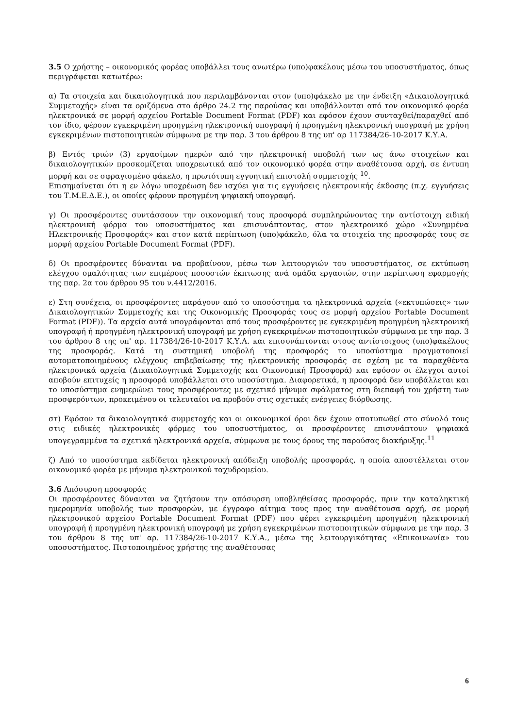3.5 Ο χρήστης – οικονομικός φορέας υποβάλλει τους ανωτέρω (υπο)φακέλους μέσω του υποσυστήματος, όπως περιγράφεται κατωτέρω:
α) Τα στοιχεία και δικαιολογητικά που περιλαμβάνονται στον (υπο)φάκελο με την ένδειξη «Δικαιολογητικά Συμμετοχής» είναι τα οριζόμενα στο άρθρο 24.2 της παρούσας και υποβάλλονται από τον οικονομικό φορέα ηλεκτρονικά σε μορφή αρχείου Portable Document Format (PDF) και εφόσον έχουν συνταχθεί/παραχθεί από τον ίδιο, φέρουν εγκεκριμένη προηγμένη ηλεκτρονική υπογραφή ή προηγμένη ηλεκτρονική υπογραφή με χρήση εγκεκριμένων πιστοποιητικών σύμφωνα με την παρ. 3 του άρθρου 8 της υπ' αρ 117384/26-10-2017 Κ.Υ.Α.
β) Εντός τριών (3) εργασίμων ημερών από την ηλεκτρονική υποβολή των ως άνω στοιχείων και δικαιολογητικών προσκομίζεται υποχρεωτικά από τον οικονομικό φορέα στην αναθέτουσα αρχή, σε έντυπη μορφή και σε σφραγισμένο φάκελο, η πρωτότυπη εγγυητική επιστολή συμμετοχής <sup>10</sup>.
Επισημαίνεται ότι η εν λόγω υποχρέωση δεν ισχύει για τις εγγυήσεις ηλεκτρονικής έκδοσης (π.χ. εγγυήσεις του Τ.Μ.Ε.Δ.Ε.), οι οποίες φέρουν προηγμένη ψηφιακή υπογραφή.
γ) Οι προσφέροντες συντάσσουν την οικονομική τους προσφορά συμπληρώνοντας την αντίστοιχη ειδική ηλεκτρονική φόρμα του υποσυστήματος και επισυνάπτοντας, στον ηλεκτρονικό χώρο «Συνημμένα Ηλεκτρονικής Προσφοράς» και στον κατά περίπτωση (υπο)φάκελο, όλα τα στοιχεία της προσφοράς τους σε μορφή αρχείου Portable Document Format (PDF).
δ) Οι προσφέροντες δύνανται να προβαίνουν, μέσω των λειτουργιών του υποσυστήματος, σε εκτύπωση ελέγχου ομαλότητας των επιμέρους ποσοστών έκπτωσης ανά ομάδα εργασιών, στην περίπτωση εφαρμογής της παρ. 2α του άρθρου 95 του ν.4412/2016.
ε) Στη συνέχεια, οι προσφέροντες παράγουν από το υποσύστημα τα ηλεκτρονικά αρχεία («εκτυπώσεις» των Δικαιολογητικών Συμμετοχής και της Οικονομικής Προσφοράς τους σε μορφή αρχείου Portable Document Format (PDF)). Τα αρχεία αυτά υπογράφονται από τους προσφέροντες με εγκεκριμένη προηγμένη ηλεκτρονική υπογραφή ή προηγμένη ηλεκτρονική υπογραφή με χρήση εγκεκριμένων πιστοποιητικών σύμφωνα με την παρ. 3 του άρθρου 8 της υπ' αρ. 117384/26-10-2017 Κ.Υ.Α. και επισυνάπτονται στους αντίστοιχους (υπο)φακέλους της προσφοράς. Κατά τη συστημική υποβολή της προσφοράς το υποσύστημα πραγματοποιεί αυτοματοποιημένους ελέγχους επιβεβαίωσης της ηλεκτρονικής προσφοράς σε σχέση με τα παραχθέντα ηλεκτρονικά αρχεία (Δικαιολογητικά Συμμετοχής και Οικονομική Προσφορά) και εφόσον οι έλεγχοι αυτοί αποβούν επιτυχείς η προσφορά υποβάλλεται στο υποσύστημα. Διαφορετικά, η προσφορά δεν υποβάλλεται και το υποσύστημα ενημερώνει τους προσφέροντες με σχετικό μήνυμα σφάλματος στη διεπαφή του χρήστη των προσφερόντων, προκειμένου οι τελευταίοι να προβούν στις σχετικές ενέργειες διόρθωσης.
στ) Εφόσον τα δικαιολογητικά συμμετοχής και οι οικονομικοί όροι δεν έχουν αποτυπωθεί στο σύνολό τους στις ειδικές ηλεκτρονικές φόρμες του υποσυστήματος, οι προσφέροντες επισυνάπτουν ψηφιακά υπογεγραμμένα τα σχετικά ηλεκτρονικά αρχεία, σύμφωνα με τους όρους της παρούσας διακήρυξης.<sup>11</sup>
ζ) Από το υποσύστημα εκδίδεται ηλεκτρονική απόδειξη υποβολής προσφοράς, η οποία αποστέλλεται στον οικονομικό φορέα με μήνυμα ηλεκτρονικού ταχυδρομείου.
3.6 Απόσυρση προσφοράς
Οι προσφέροντες δύνανται να ζητήσουν την απόσυρση υποβληθείσας προσφοράς, πριν την καταληκτική ημερομηνία υποβολής των προσφορών, με έγγραφο αίτημα τους προς την αναθέτουσα αρχή, σε μορφή ηλεκτρονικού αρχείου Portable Document Format (PDF) που φέρει εγκεκριμένη προηγμένη ηλεκτρονική υπογραφή ή προηγμένη ηλεκτρονική υπογραφή με χρήση εγκεκριμένων πιστοποιητικών σύμφωνα με την παρ. 3 του άρθρου 8 της υπ' αρ. 117384/26-10-2017 Κ.Υ.Α., μέσω της λειτουργικότητας «Επικοινωνία» του υποσυστήματος. Πιστοποιημένος χρήστης της αναθέτουσας
6